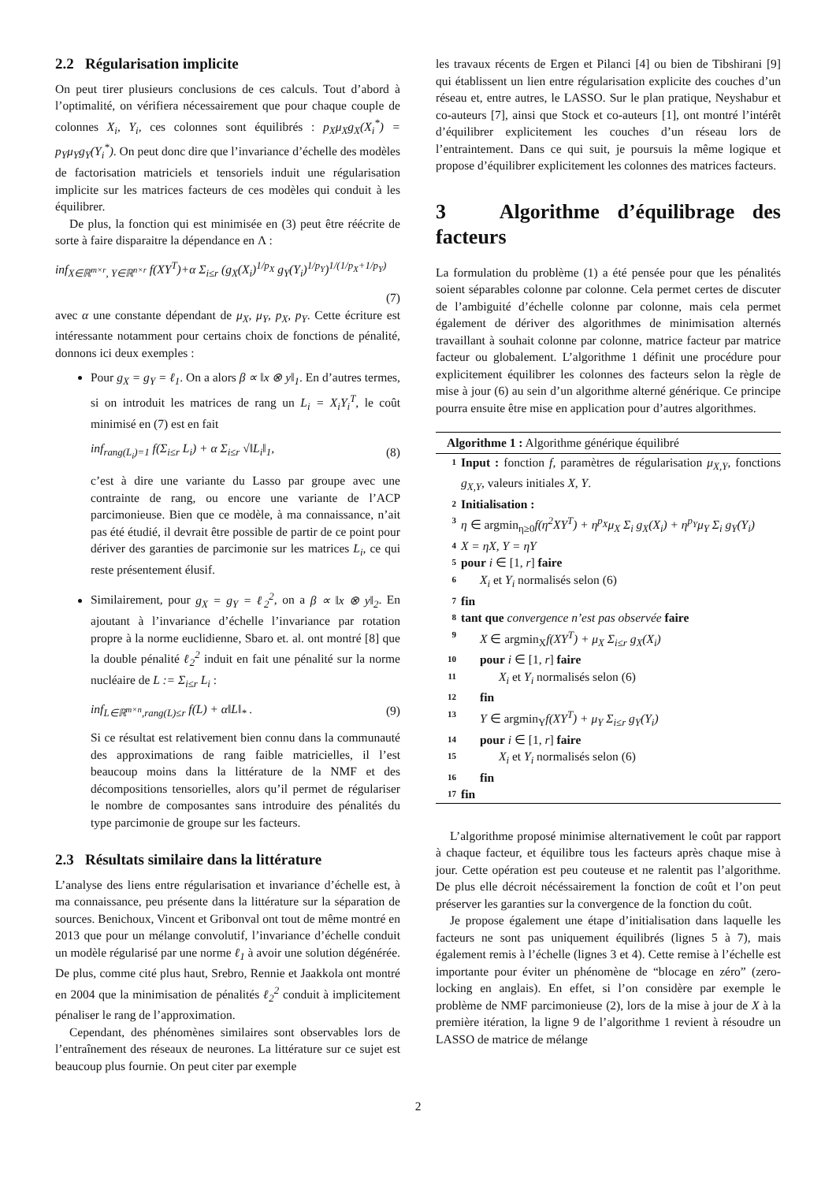2.2 Régularisation implicite
On peut tirer plusieurs conclusions de ces calculs. Tout d’abord à l’optimalité, on vérifiera nécessairement que pour chaque couple de colonnes X<sub>i</sub>, Y<sub>i</sub>, ces colonnes sont équilibrés : p<sub>X</sub>μ<sub>X</sub>g<sub>X</sub>(X<sub>i</sub><sup>*</sup>) = p<sub>Y</sub>μ<sub>Y</sub>g<sub>Y</sub>(Y<sub>i</sub><sup>*</sup>). On peut donc dire que l’invariance d’échelle des modèles de factorisation matriciels et tensoriels induit une régularisation implicite sur les matrices facteurs de ces modèles qui conduit à les équilibrer.
De plus, la fonction qui est minimisée en (3) peut être réécrite de sorte à faire disparaitre la dépendance en Λ :
inf<sub>X∈ℝ<sup>m×r</sup>, Y∈ℝ<sup>n×r</sup></sub> f(XY<sup>T</sup>)+α Σ<sub>i≤r</sub> (g<sub>X</sub>(X<sub>i</sub>)<sup>1/p<sub>X</sub></sup> g<sub>Y</sub>(Y<sub>i</sub>)<sup>1/p<sub>Y</sub></sup>)<sup>1/(1/p<sub>X</sub>+1/p<sub>Y</sub>)</sup>
(7)
avec α une constante dépendant de μ<sub>X</sub>, μ<sub>Y</sub>, p<sub>X</sub>, p<sub>Y</sub>. Cette écriture est intéressante notamment pour certains choix de fonctions de pénalité, donnons ici deux exemples :
Pour g<sub>X</sub> = g<sub>Y</sub> = ℓ<sub>1</sub>. On a alors β ∝ ‖x ⊗ y‖<sub>1</sub>. En d’autres termes, si on introduit les matrices de rang un L<sub>i</sub> = X<sub>i</sub>Y<sub>i</sub><sup>T</sup>, le coût minimisé en (7) est en fait
inf<sub>rang(L<sub>i</sub>)=1</sub> f(Σ<sub>i≤r</sub> L<sub>i</sub>) + α Σ<sub>i≤r</sub> √‖L<sub>i</sub>‖<sub>1</sub>, (8)
c’est à dire une variante du Lasso par groupe avec une contrainte de rang, ou encore une variante de l’ACP parcimonieuse. Bien que ce modèle, à ma connaissance, n’ait pas été étudié, il devrait être possible de partir de ce point pour dériver des garanties de parcimonie sur les matrices L<sub>i</sub>, ce qui reste présentement élusif.
Similairement, pour g<sub>X</sub> = g<sub>Y</sub> = ℓ<sub>2</sub><sup>2</sup>, on a β ∝ ‖x ⊗ y‖<sub>2</sub>. En ajoutant à l’invariance d’échelle l’invariance par rotation propre à la norme euclidienne, Sbaro et. al. ont montré [8] que la double pénalité ℓ<sub>2</sub><sup>2</sup> induit en fait une pénalité sur la norme nucléaire de L := Σ<sub>i≤r</sub> L<sub>i</sub> :
inf<sub>L∈ℝ<sup>m×n</sup>,rang(L)≤r</sub> f(L) + α‖L‖<sub>*</sub> . (9)
Si ce résultat est relativement bien connu dans la communauté des approximations de rang faible matricielles, il l’est beaucoup moins dans la littérature de la NMF et des décompositions tensorielles, alors qu’il permet de régulariser le nombre de composantes sans introduire des pénalités du type parcimonie de groupe sur les facteurs.
2.3 Résultats similaire dans la littérature
L’analyse des liens entre régularisation et invariance d’échelle est, à ma connaissance, peu présente dans la littérature sur la séparation de sources. Benichoux, Vincent et Gribonval ont tout de même montré en 2013 que pour un mélange convolutif, l’invariance d’échelle conduit un modèle régularisé par une norme ℓ<sub>1</sub> à avoir une solution dégénérée. De plus, comme cité plus haut, Srebro, Rennie et Jaakkola ont montré en 2004 que la minimisation de pénalités ℓ<sub>2</sub><sup>2</sup> conduit à implicitement pénaliser le rang de l’approximation.
Cependant, des phénomènes similaires sont observables lors de l’entraînement des réseaux de neurones. La littérature sur ce sujet est beaucoup plus fournie. On peut citer par exemple
les travaux récents de Ergen et Pilanci [4] ou bien de Tibshirani [9] qui établissent un lien entre régularisation explicite des couches d’un réseau et, entre autres, le LASSO. Sur le plan pratique, Neyshabur et co-auteurs [7], ainsi que Stock et co-auteurs [1], ont montré l’intérêt d’équilibrer explicitement les couches d’un réseau lors de l’entraintement. Dans ce qui suit, je poursuis la même logique et propose d’équilibrer explicitement les colonnes des matrices facteurs.
3 Algorithme d’équilibrage des facteurs
La formulation du problème (1) a été pensée pour que les pénalités soient séparables colonne par colonne. Cela permet certes de discuter de l’ambiguité d’échelle colonne par colonne, mais cela permet également de dériver des algorithmes de minimisation alternés travaillant à souhait colonne par colonne, matrice facteur par matrice facteur ou globalement. L’algorithme 1 définit une procédure pour explicitement équilibrer les colonnes des facteurs selon la règle de mise à jour (6) au sein d’un algorithme alterné générique. Ce principe pourra ensuite être mise en application pour d’autres algorithmes.
Algorithme 1 : Algorithme générique équilibré
1 Input : fonction f, paramètres de régularisation μ<sub>X,Y</sub>, fonctions g<sub>X,Y</sub>, valeurs initiales X, Y.
2 Initialisation :
3 η ∈ argmin<sub>η≥0</sub>f(η<sup>2</sup>XY<sup>T</sup>) + η<sup>p<sub>X</sub></sup>μ<sub>X</sub> Σ<sub>i</sub> g<sub>X</sub>(X<sub>i</sub>) + η<sup>p<sub>Y</sub></sup>μ<sub>Y</sub> Σ<sub>i</sub> g<sub>Y</sub>(Y<sub>i</sub>)
4 X = ηX, Y = ηY
5 pour i ∈ [1, r] faire
6 X<sub>i</sub> et Y<sub>i</sub> normalisés selon (6)
7 fin
8 tant que convergence n’est pas observée faire
9 X ∈ argmin<sub>X</sub>f(XY<sup>T</sup>) + μ<sub>X</sub> Σ<sub>i≤r</sub> g<sub>X</sub>(X<sub>i</sub>)
10 pour i ∈ [1, r] faire
11 X<sub>i</sub> et Y<sub>i</sub> normalisés selon (6)
12 fin
13 Y ∈ argmin<sub>Y</sub>f(XY<sup>T</sup>) + μ<sub>Y</sub> Σ<sub>i≤r</sub> g<sub>Y</sub>(Y<sub>i</sub>)
14 pour i ∈ [1, r] faire
15 X<sub>i</sub> et Y<sub>i</sub> normalisés selon (6)
16 fin
17 fin
L’algorithme proposé minimise alternativement le coût par rapport à chaque facteur, et équilibre tous les facteurs après chaque mise à jour. Cette opération est peu couteuse et ne ralentit pas l’algorithme. De plus elle décroit nécéssairement la fonction de coût et l’on peut préserver les garanties sur la convergence de la fonction du coût.
Je propose également une étape d’initialisation dans laquelle les facteurs ne sont pas uniquement équilibrés (lignes 5 à 7), mais également remis à l’échelle (lignes 3 et 4). Cette remise à l’échelle est importante pour éviter un phénomène de “blocage en zéro” (zero-locking en anglais). En effet, si l’on considère par exemple le problème de NMF parcimonieuse (2), lors de la mise à jour de X à la première itération, la ligne 9 de l’algorithme 1 revient à résoudre un LASSO de matrice de mélange
2